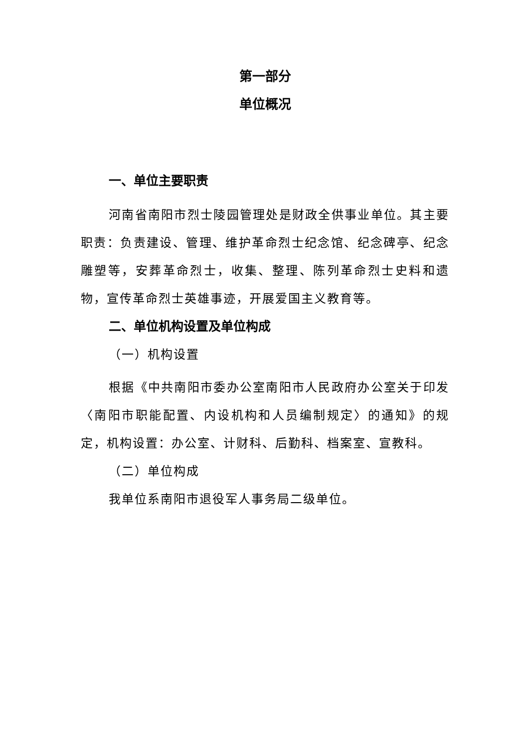第一部分
单位概况
一、单位主要职责
河南省南阳市烈士陵园管理处是财政全供事业单位。其主要职责：负责建设、管理、维护革命烈士纪念馆、纪念碑亭、纪念雕塑等，安葬革命烈士，收集、整理、陈列革命烈士史料和遗物，宣传革命烈士英雄事迹，开展爱国主义教育等。
二、单位机构设置及单位构成
（一）机构设置
根据《中共南阳市委办公室南阳市人民政府办公室关于印发〈南阳市职能配置、内设机构和人员编制规定〉的通知》的规定，机构设置：办公室、计财科、后勤科、档案室、宣教科。
（二）单位构成
我单位系南阳市退役军人事务局二级单位。